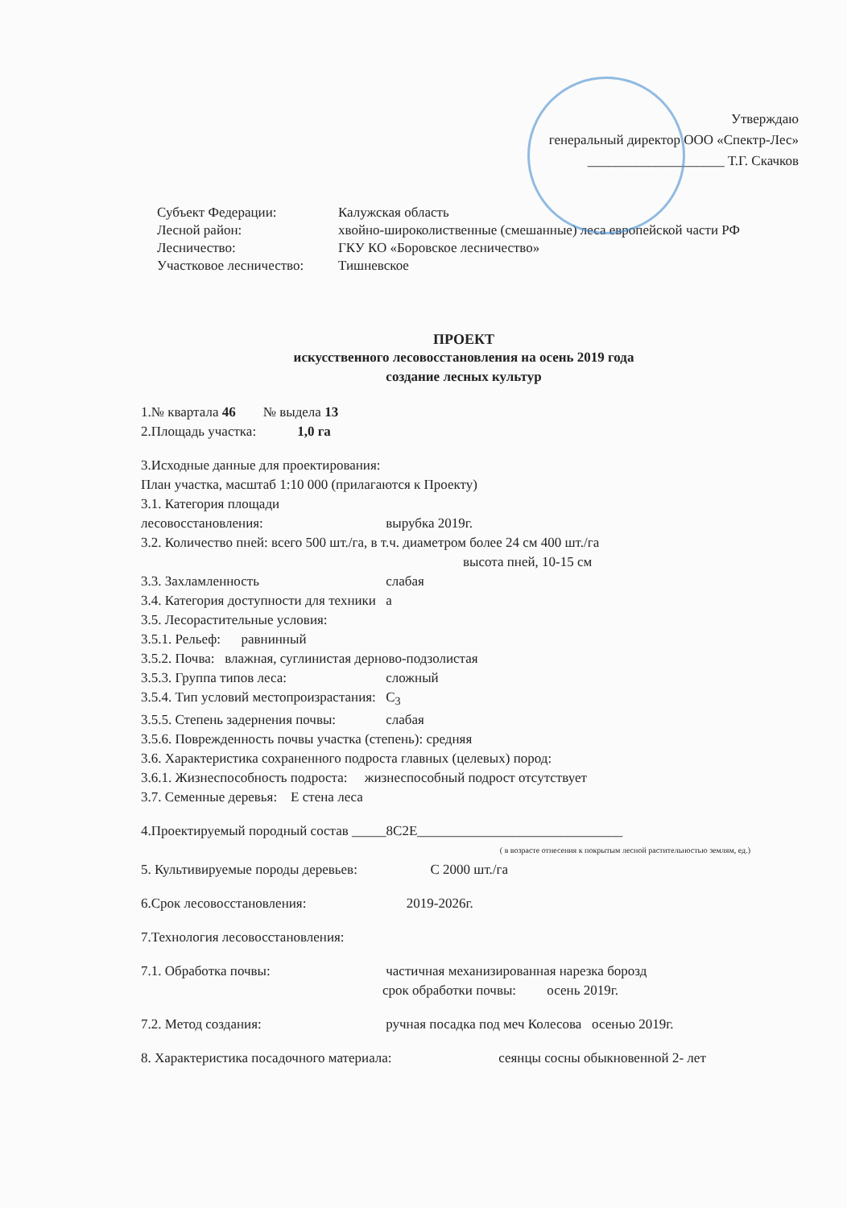Утверждаю
генеральный директор ООО «Спектр-Лес»
____________________ Т.Г. Скачков
Субъект Федерации: Калужская область
Лесной район: хвойно-широколиственные (смешанные) леса европейской части РФ
Лесничество: ГКУ КО «Боровское лесничество»
Участковое лесничество: Тишневское
ПРОЕКТ
искусственного лесовосстановления на осень 2019 года
создание лесных культур
1.№ квартала 46 № выдела 13
2.Площадь участка: 1,0 га
3.Исходные данные для проектирования:
План участка, масштаб 1:10 000 (прилагаются к Проекту)
3.1. Категория площади лесовосстановления: вырубка 2019г.
3.2. Количество пней: всего 500 шт./га, в т.ч. диаметром более 24 см 400 шт./га
высота пней, 10-15 см
3.3. Захламленность слабая
3.4. Категория доступности для техники а
3.5. Лесорастительные условия:
3.5.1. Рельеф: равнинный
3.5.2. Почва: влажная, суглинистая дерново-подзолистая
3.5.3. Группа типов леса: сложный
3.5.4. Тип условий местопроизрастания: С<sub>3</sub>
3.5.5. Степень задернения почвы: слабая
3.5.6. Поврежденность почвы участка (степень): средняя
3.6. Характеристика сохраненного подроста главных (целевых) пород:
3.6.1. Жизнеспособность подроста: жизнеспособный подрост отсутствует
3.7. Семенные деревья: Е стена леса
4.Проектируемый породный состав _____8С2Е______________________________
( в возрасте отнесения к покрытым лесной растительностью землям, ед.)
5. Культивируемые породы деревьев: С 2000 шт./га
6.Срок лесовосстановления: 2019-2026г.
7.Технология лесовосстановления:
7.1. Обработка почвы: частичная механизированная нарезка борозд
срок обработки почвы: осень 2019г.
7.2. Метод создания: ручная посадка под меч Колесова осенью 2019г.
8. Характеристика посадочного материала: сеянцы сосны обыкновенной 2- лет